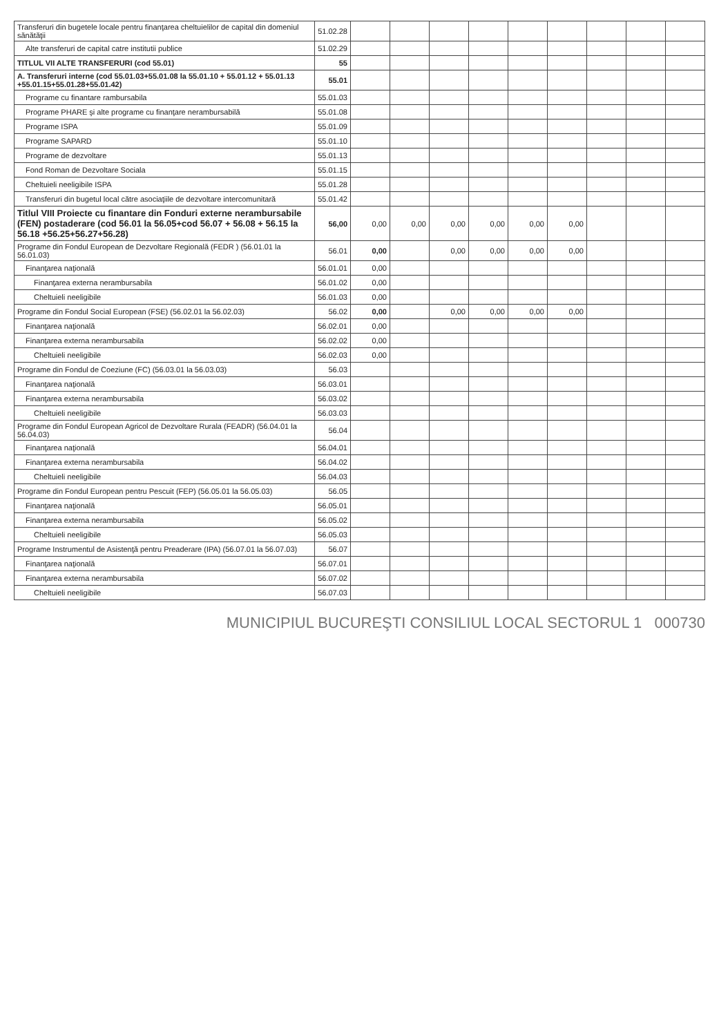| Transferuri din bugetele locale pentru finanţarea cheltuielilor de capital din domeniul sănătăţii | 51.02.28 | | | | | | | | | |
| Alte transferuri de capital catre institutii publice | 51.02.29 | | | | | | | | | |
| TITLUL VII ALTE TRANSFERURI (cod 55.01) | 55 | | | | | | | | | |
| A. Transferuri interne (cod 55.01.03+55.01.08 la 55.01.10 + 55.01.12 + 55.01.13 +55.01.15+55.01.28+55.01.42) | 55.01 | | | | | | | | | |
| Programe cu finantare rambursabila | 55.01.03 | | | | | | | | | |
| Programe PHARE şi alte programe cu finanţare nerambursabilă | 55.01.08 | | | | | | | | | |
| Programe ISPA | 55.01.09 | | | | | | | | | |
| Programe SAPARD | 55.01.10 | | | | | | | | | |
| Programe de dezvoltare | 55.01.13 | | | | | | | | | |
| Fond Roman de Dezvoltare Sociala | 55.01.15 | | | | | | | | | |
| Cheltuieli neeligibile ISPA | 55.01.28 | | | | | | | | | |
| Transferuri din bugetul local către asociaţiile de dezvoltare intercomunitară | 55.01.42 | | | | | | | | | |
| Titlul VIII Proiecte cu finantare din Fonduri externe nerambursabile (FEN) postaderare (cod 56.01 la 56.05+cod 56.07 + 56.08 + 56.15 la 56.18 +56.25+56.27+56.28) | 56,00 | 0,00 | 0,00 | 0,00 | 0,00 | 0,00 | 0,00 | | | |
| Programe din Fondul European de Dezvoltare Regională (FEDR ) (56.01.01 la 56.01.03) | 56.01 | 0,00 | | 0,00 | 0,00 | 0,00 | 0,00 | | | |
| Finanţarea naţională | 56.01.01 | 0,00 | | | | | | | | |
| Finanţarea externa nerambursabila | 56.01.02 | 0,00 | | | | | | | | |
| Cheltuieli neeligibile | 56.01.03 | 0,00 | | | | | | | | |
| Programe din Fondul Social European (FSE) (56.02.01 la 56.02.03) | 56.02 | 0,00 | | 0,00 | 0,00 | 0,00 | 0,00 | | | |
| Finanţarea naţională | 56.02.01 | 0,00 | | | | | | | | |
| Finanţarea externa nerambursabila | 56.02.02 | 0,00 | | | | | | | | |
| Cheltuieli neeligibile | 56.02.03 | 0,00 | | | | | | | | |
| Programe din Fondul de Coeziune (FC) (56.03.01 la 56.03.03) | 56.03 | | | | | | | | | |
| Finanţarea naţională | 56.03.01 | | | | | | | | | |
| Finanţarea externa nerambursabila | 56.03.02 | | | | | | | | | |
| Cheltuieli neeligibile | 56.03.03 | | | | | | | | | |
| Programe din Fondul European Agricol de Dezvoltare Rurala (FEADR) (56.04.01 la 56.04.03) | 56.04 | | | | | | | | | |
| Finanţarea naţională | 56.04.01 | | | | | | | | | |
| Finanţarea externa nerambursabila | 56.04.02 | | | | | | | | | |
| Cheltuieli neeligibile | 56.04.03 | | | | | | | | | |
| Programe din Fondul European pentru Pescuit (FEP) (56.05.01 la 56.05.03) | 56.05 | | | | | | | | | |
| Finanţarea naţională | 56.05.01 | | | | | | | | | |
| Finanţarea externa nerambursabila | 56.05.02 | | | | | | | | | |
| Cheltuieli neeligibile | 56.05.03 | | | | | | | | | |
| Programe Instrumentul de Asistenţă pentru Preaderare (IPA) (56.07.01 la 56.07.03) | 56.07 | | | | | | | | | |
| Finanţarea naţională | 56.07.01 | | | | | | | | | |
| Finanţarea externa nerambursabila | 56.07.02 | | | | | | | | | |
| Cheltuieli neeligibile | 56.07.03 | | | | | | | | | |
MUNICIPIUL BUCUREŞTI CONSILIUL LOCAL SECTORUL 1 000730